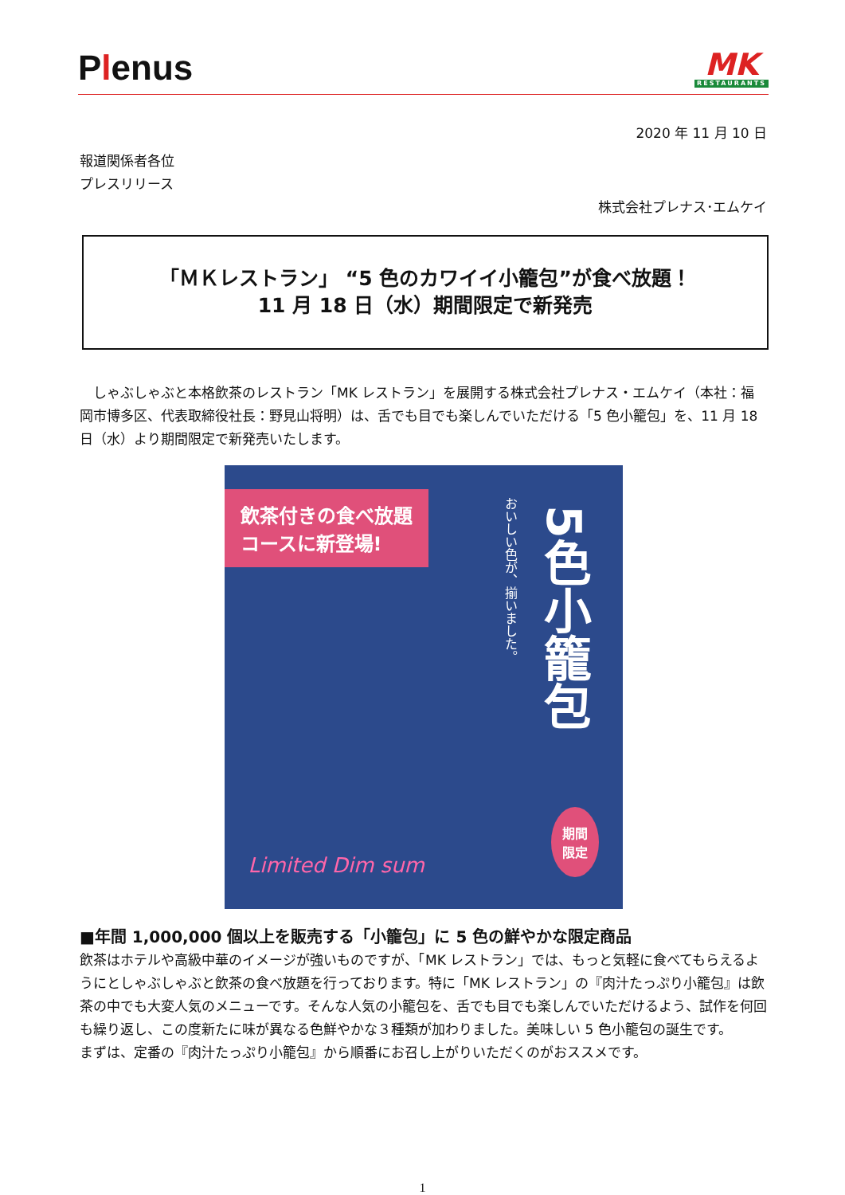Plenus
MK
RESTAURANTS
2020 年 11 月 10 日
報道関係者各位
プレスリリース
株式会社プレナス･エムケイ
「ＭＫレストラン」 “5 色のカワイイ小籠包”が食べ放題！
11 月 18 日（水）期間限定で新発売
　しゃぶしゃぶと本格飲茶のレストラン「MK レストラン」を展開する株式会社プレナス・エムケイ（本社：福岡市博多区、代表取締役社長：野見山将明）は、舌でも目でも楽しんでいただける「5 色小籠包」を、11 月 18 日（水）より期間限定で新発売いたします。
飲茶付きの食べ放題
コースに新登場!
5色小籠包
おいしい色が、揃いました。
Limited Dim sum
期間
限定
■年間 1,000,000 個以上を販売する「小籠包」に 5 色の鮮やかな限定商品
飲茶はホテルや高級中華のイメージが強いものですが、「MK レストラン」では、もっと気軽に食べてもらえるようにとしゃぶしゃぶと飲茶の食べ放題を行っております。特に「MK レストラン」の『肉汁たっぷり小籠包』は飲茶の中でも大変人気のメニューです。そんな人気の小籠包を、舌でも目でも楽しんでいただけるよう、試作を何回も繰り返し、この度新たに味が異なる色鮮やかな３種類が加わりました。美味しい 5 色小籠包の誕生です。
まずは、定番の『肉汁たっぷり小籠包』から順番にお召し上がりいただくのがおススメです。
1